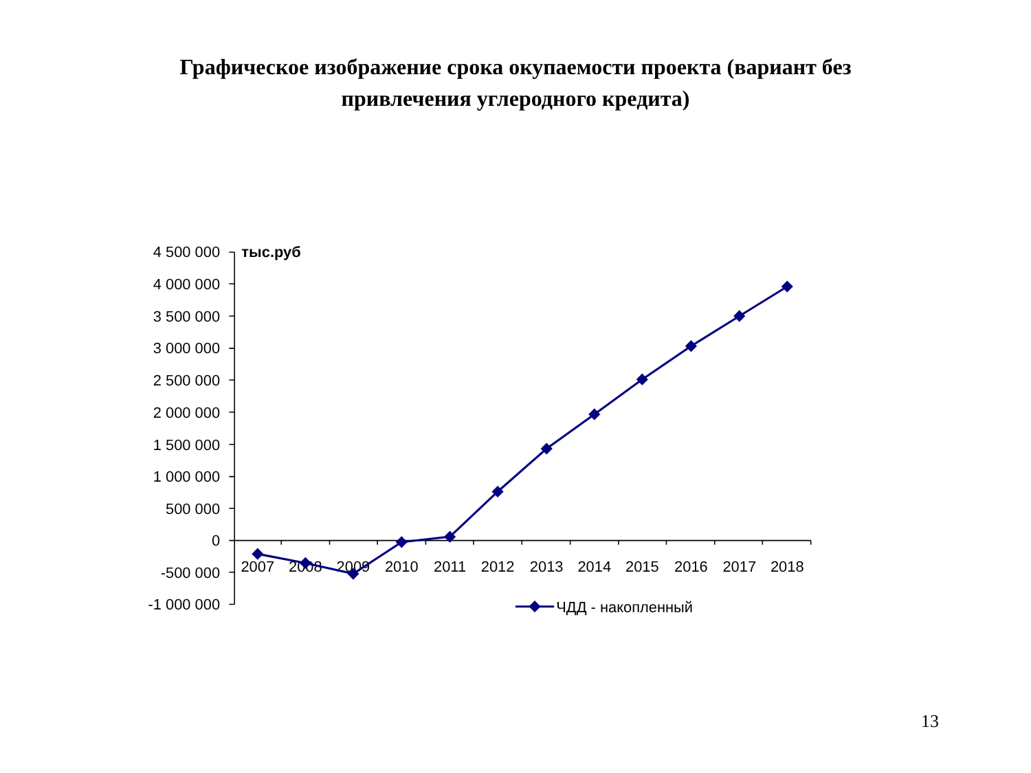Графическое изображение срока окупаемости проекта (вариант без
привлечения углеродного кредита)
4 500 000
4 000 000
3 500 000
3 000 000
2 500 000
2 000 000
1 500 000
1 000 000
500 000
0
-500 000
-1 000 000
тыс.руб
2007
2008
2009
2010
2011
2012
2013
2014
2015
2016
2017
2018
ЧДД - накопленный
13